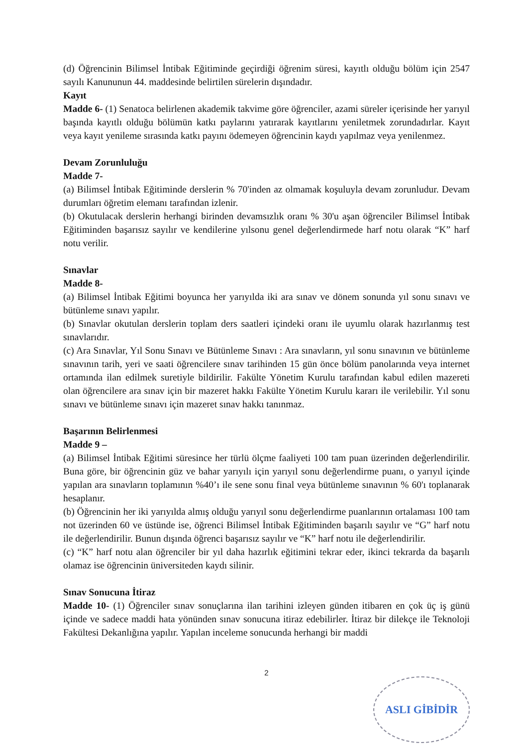(d) Öğrencinin Bilimsel İntibak Eğitiminde geçirdiği öğrenim süresi, kayıtlı olduğu bölüm için 2547 sayılı Kanununun 44. maddesinde belirtilen sürelerin dışındadır.
Kayıt
Madde 6- (1) Senatoca belirlenen akademik takvime göre öğrenciler, azami süreler içerisinde her yarıyıl başında kayıtlı olduğu bölümün katkı paylarını yatırarak kayıtlarını yeniletmek zorundadırlar. Kayıt veya kayıt yenileme sırasında katkı payını ödemeyen öğrencinin kaydı yapılmaz veya yenilenmez.
Devam Zorunluluğu
Madde 7-
(a) Bilimsel İntibak Eğitiminde derslerin % 70'inden az olmamak koşuluyla devam zorunludur. Devam durumları öğretim elemanı tarafından izlenir.
(b) Okutulacak derslerin herhangi birinden devamsızlık oranı % 30'u aşan öğrenciler Bilimsel İntibak Eğitiminden başarısız sayılır ve kendilerine yılsonu genel değerlendirmede harf notu olarak “K” harf notu verilir.
Sınavlar
Madde 8-
(a) Bilimsel İntibak Eğitimi boyunca her yarıyılda iki ara sınav ve dönem sonunda yıl sonu sınavı ve bütünleme sınavı yapılır.
(b) Sınavlar okutulan derslerin toplam ders saatleri içindeki oranı ile uyumlu olarak hazırlanmış test sınavlarıdır.
(c) Ara Sınavlar, Yıl Sonu Sınavı ve Bütünleme Sınavı : Ara sınavların, yıl sonu sınavının ve bütünleme sınavının tarih, yeri ve saati öğrencilere sınav tarihinden 15 gün önce bölüm panolarında veya internet ortamında ilan edilmek suretiyle bildirilir. Fakülte Yönetim Kurulu tarafından kabul edilen mazereti olan öğrencilere ara sınav için bir mazeret hakkı Fakülte Yönetim Kurulu kararı ile verilebilir. Yıl sonu sınavı ve bütünleme sınavı için mazeret sınav hakkı tanınmaz.
Başarının Belirlenmesi
Madde 9 –
(a) Bilimsel İntibak Eğitimi süresince her türlü ölçme faaliyeti 100 tam puan üzerinden değerlendirilir. Buna göre, bir öğrencinin güz ve bahar yarıyılı için yarıyıl sonu değerlendirme puanı, o yarıyıl içinde yapılan ara sınavların toplamının %40’ı ile sene sonu final veya bütünleme sınavının % 60'ı toplanarak hesaplanır.
(b) Öğrencinin her iki yarıyılda almış olduğu yarıyıl sonu değerlendirme puanlarının ortalaması 100 tam not üzerinden 60 ve üstünde ise, öğrenci Bilimsel İntibak Eğitiminden başarılı sayılır ve “G” harf notu ile değerlendirilir. Bunun dışında öğrenci başarısız sayılır ve “K” harf notu ile değerlendirilir.
(c) “K” harf notu alan öğrenciler bir yıl daha hazırlık eğitimini tekrar eder, ikinci tekrarda da başarılı olamaz ise öğrencinin üniversiteden kaydı silinir.
Sınav Sonucuna İtiraz
Madde 10- (1) Öğrenciler sınav sonuçlarına ilan tarihini izleyen günden itibaren en çok üç iş günü içinde ve sadece maddi hata yönünden sınav sonucuna itiraz edebilirler. İtiraz bir dilekçe ile Teknoloji Fakültesi Dekanlığına yapılır. Yapılan inceleme sonucunda herhangi bir maddi
2
ASLI GİBİDİR